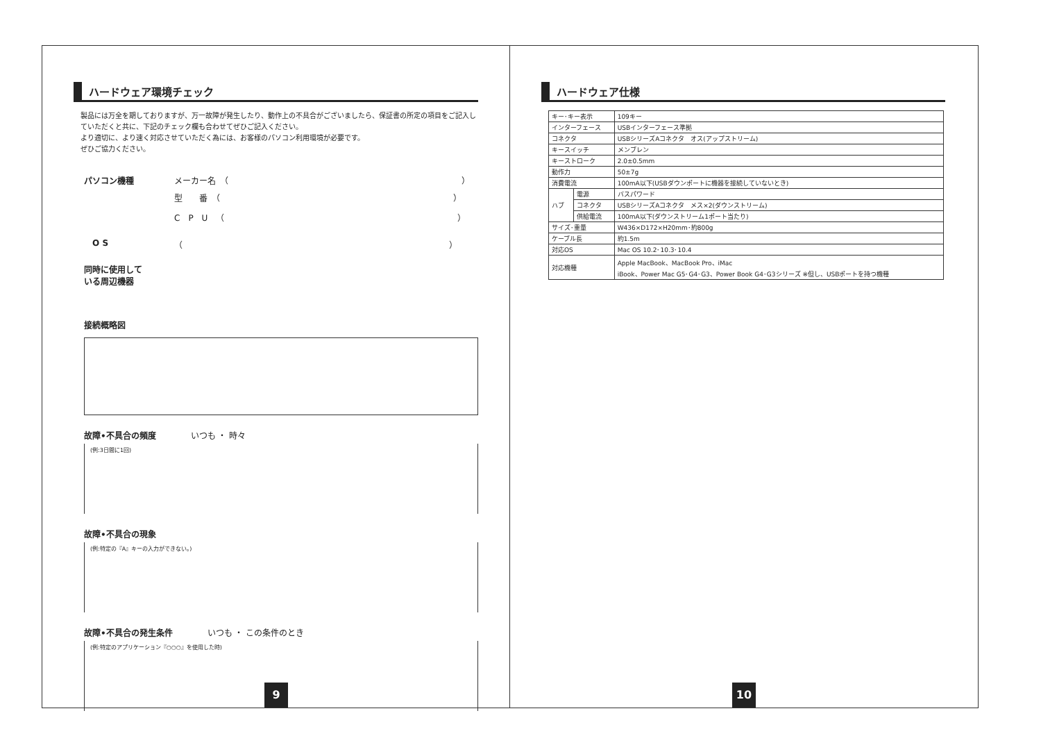ハードウェア環境チェック
製品には万全を期しておりますが、万一故障が発生したり、動作上の不具合がございましたら、保証書の所定の項目をご記入していただくと共に、下記のチェック欄も合わせてぜひご記入ください。
より適切に、より速く対応させていただく為には、お客様のパソコン利用環境が必要です。
ぜひご協力ください。
パソコン機種 メーカー名　（　　　　　　　　　　　　　　　　　　　　　　　　　　　　）
型　　番　（　　　　　　　　　　　　　　　　　　　　　　　　　　　　）
C　P　U　（　　　　　　　　　　　　　　　　　　　　　　　　　　　　）
　O S （　　　　　　　　　　　　　　　　　　　　　　　　　　　　　　　　）
同時に使用して
いる周辺機器
接続概略図
故障•不具合の頻度 いつも ・ 時々
(例:3日間に1回)
故障•不具合の現象
(例:特定の『A』キーの入力ができない。)
故障•不具合の発生条件 いつも ・ この条件のとき
(例:特定のアプリケーション『○○○』を使用した時)
9
ハードウェア仕様
| キー･キー表示 | | 109キー |
| インターフェース | | USBインターフェース準拠 |
| コネクタ | | USBシリーズAコネクタ オス(アップストリーム) |
| キースイッチ | | メンブレン |
| キーストローク | | 2.0±0.5mm |
| 動作力 | | 50±7g |
| 消費電流 | | 100mA以下(USBダウンポートに機器を接続していないとき) |
| ハブ | 電源 | バスパワード |
| | コネクタ | USBシリーズAコネクタ メス×2(ダウンストリーム) |
| | 供給電流 | 100mA以下(ダウンストリーム1ポート当たり) |
| サイズ･重量 | | W436×D172×H20mm･約800g |
| ケーブル長 | | 約1.5m |
| 対応OS | | Mac OS 10.2･10.3･10.4 |
| 対応機種 | | Apple MacBook、MacBook Pro、iMac iBook、Power Mac G5･G4･G3、Power Book G4･G3シリーズ ※但し、USBポートを持つ機種 |
10